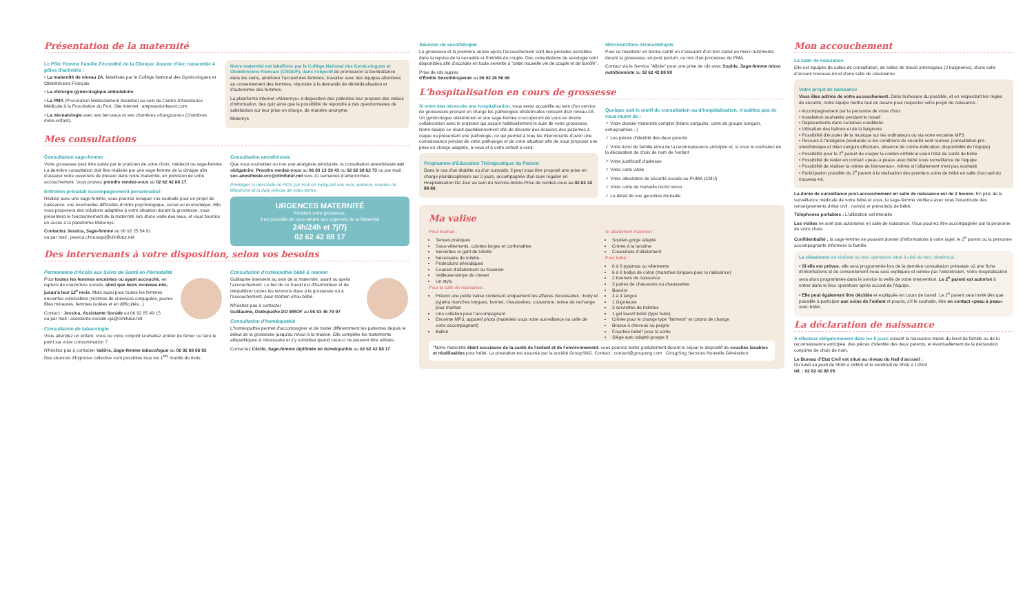Présentation de la maternité
Le Pôle Femme Famille Fécondité de la Clinique Jeanne d'Arc rassemble 4 pôles d'activités :
• La maternité de niveau 2A, labellisée par le Collège National des Gynécologues et Obstétriciens Français
• La chirurgie gynécologique ambulatoire
• La PMA (Procréation Médicalement Assistée) au sein du Centre d'Assistance Médicale à la Procréation du Port. Site internet : ampreunionleport.com
• La néonatologie avec ses berceaux et ses chambres «Kangourou» (chambres mère-enfant).
Notre maternité est labellisée par le Collège National des Gynécologues et Obstétriciens Français (CNGOF), dans l'objectif de promouvoir la bientraitance dans les soins, améliorer l'accueil des femmes, travailler avec des équipes attentives au consentement des femmes, répondre à la demande de démédicalisation et d'autonomie des femmes.
La plateforme internet «Maternys» à disposition des patientes leur propose des vidéos d'information, des quiz ainsi que la possibilité de répondre à des questionnaires de satisfaction sur leur prise en charge, de manière anonyme.
Maternys
Mes consultations
Consultation sage-femme
Votre grossesse peut être suivie par le praticien de votre choix, médecin ou sage-femme. La dernière consultation doit être réalisée par une sage-femme de la clinique afin d'assurer votre ouverture de dossier dans notre maternité, en prévision de votre accouchement. Vous pouvez prendre rendez-vous au 02 62 42 88 17.
Entretien prénatal/ Accompagnement personnalisé
Réalisé avec une sage-femme, vous pourrez évoquer vos souhaits pour un projet de naissance, vos éventuelles difficultés d'ordre psychologique, social ou économique. Elle vous proposera des solutions adaptées à votre situation durant la grossesse, vous présentera le fonctionnement de la maternité lors d'une visite des lieux, et vous fournira un accès à la plateforme Maternys.
Contactez Jessica, Sage-femme au 06 92 25 54 91
ou par mail : jessica.chouraqui@clinifutur.net
Consultation anesthésiste
Que vous souhaitiez ou non une analgésie péridurale, la consultation anesthésiste est obligatoire. Prendre rendez-vous au 06 93 13 39 43 ou 02 62 38 62 73 ou par mail : sec-anesthesie.orc@clinifutur.net vers 31 semaines d'aménorrhée.
Privilégier la demande de RDV par mail en indiquant vos nom, prénom, numéro de téléphone et la date prévue de votre terme.
URGENCES MATERNITÉ
Pendant votre grossesse,
il est possible de vous rendre aux urgences de la Maternité
24h/24h et 7j/7j
02 62 42 88 17
Des intervenants à votre disposition, selon vos besoins
Permanence d'Accès aux Soins de Santé en Périnatalité
Pour toutes les femmes enceintes ou ayant accouché, en rupture de couverture sociale, ainsi que leurs nouveau-nés, jusqu'à leur 12<sup>e</sup> mois. Mais aussi pour toutes les femmes enceintes vulnérables (victimes de violences conjugales, jeunes filles mineures, femmes isolées et en difficultés...)
Contact : Jessica, Assistante Sociale au 06 92 85 49 15
ou par mail : assistante-sociale.cja@clinifutur.net
Consultation de tabacologie
Vous attendez un enfant. Vous ou votre conjoint souhaitez arrêter de fumer ou faire le point sur votre consommation ?
N'hésitez pas à contacter Valérie, Sage-femme tabacologue au 06 92 68 66 83
Des séances d'hypnose collective sont possibles tous les 1<sup>ers</sup> mardis du mois.
Consultation d'ostéopathie bébé & maman
Guillaume intervient au sein de la maternité, avant ou après l'accouchement. Le but de ce travail est d'harmoniser et de rééquilibrer toutes les tensions dues à la grossesse ou à l'accouchement, pour maman et/ou bébé.
N'hésitez pas à contacter
Guillaume, Ostéopathe DO MROF au 06 93 46 79 97
Consultation d'homéopathie
L'homéopathie permet d'accompagner et de traiter différemment les patientes depuis le début de la grossesse jusqu'au retour à la maison. Elle complète les traitements allopathiques si nécessaire et s'y substitue quand ceux-ci ne peuvent être utilisés.
Contactez Cécile, Sage-femme diplômée en homéopathie au 02 62 42 88 17
Séances de sexothérapie
La grossesse et la première année après l'accouchement sont des périodes sensibles dans la reprise de la sexualité et l'intimité du couple. Des consultations de sexologie sont disponibles afin d'accéder en toute sérénité à "cette nouvelle vie de couple et de famille".
Prise de rdv auprès
d'Émilie Sexothérapeute au 06 92 26 56 66
Micronutrition-Aromathérapie
Pour se maintenir en bonne santé en s'assurant d'un bon statut en micro nutriments durant la grossesse, en post partum, ou lors d'un processus de PMA.
Contact via le Service "Alizée" pour une prise de rdv avec Sophie, Sage-femme micro nutritionniste au 02 62 42 88 80
L'hospitalisation en cours de grossesse
Si votre état nécessite une hospitalisation, vous serez accueillie au sein d'un service de grossesses prenant en charge les pathologies obstétricales relevant d'un niveau 2A.
Un gynécologue obstétricien et une sage-femme s'occuperont de vous en étroite collaboration avec le praticien qui assure habituellement le suivi de votre grossesse. Notre équipe se réunit quotidiennement afin de discuter des dossiers des patientes à risque ou présentant une pathologie, ce qui permet à tous les intervenants d'avoir une connaissance précise de votre pathologie et de votre situation afin de vous proposer une prise en charge adaptée, à vous et à votre enfant à venir.
Programme d'Education Thérapeutique du Patient
Dans le cas d'un diabète ou d'un surpoids, il peut vous être proposé une prise en charge pluridisciplinaire sur 2 jours, accompagnée d'un suivi régulier en Hospitalisation De Jour au sein du Service Alizée.Prise de rendez-vous au 02 62 42 88 80.
Quelque soit le motif de consultation ou d'hospitalisation, n'oubliez pas de vous munir de :
✓ Votre dossier maternité complet (bilans sanguins, carte de groupe sanguin, échographies...)
✓ Les pièces d'identité des deux parents
✓ Votre livret de famille et/ou de la reconnaissance anticipée et, si vous le souhaitez de la déclaration de choix de nom de l'enfant
✓ Votre justificatif d'adresse
✓ Votre carte vitale
✓ Votre attestation de sécurité sociale ou PUMA (CMU)
✓ Votre carte de mutuelle recto/ verso
✓ Le détail de vos garanties mutuelle
Ma valise
Pour maman :
Tenues pratiques
Sous-vêtements, culottes larges et confortables
Serviettes et gant de toilette
Nécessaire de toilette
Protections périodiques
Coussin d'allaitement ou traversin
Veilleuse-lampe de chevet
Un stylo
Pour la salle de naissance :
Prévoir une petite valise contenant uniquement les affaires nécessaires : body et pyjama manches longues, bonnet, chaussettes, couverture, tenue de rechange pour maman
Une collation pour l'accompagnant
Enceinte MP3, appareil photo (matériels sous votre surveillance ou celle de votre accompagnant)
Ballon
Si allaitement maternel :
Soutien-gorge adapté
Crème à la lanoline
Coussinets d'allaitement
Pour bébé :
6 à 8 pyjamas ou vêtements
6 à 8 bodys de coton (manches longues pour la naissance)
2 bonnets de naissance
3 paires de chaussons ou chaussettes
Bavoirs
3 à 4 langes
1 Gigoteuse
3 serviettes de toilettes
1 gel lavant bébé (type huile)
Crème pour le change type "liniment" et cotons de change
Brosse à cheveux ou peigne
Couches bébé* pour la sortie
Siège auto adapté groupe 0
*Notre maternité étant soucieuse de la santé de l'enfant et de l'environnement, vous pourrez tester gratuitement durant le séjour le dispositif de couches lavables et réutilisables pour bébé. La prestation est assurée par la société GroupSNG. Contact : contact@groupsng.com GroupSng Services Nouvelle Génération
Mon accouchement
La salle de naissance
Elle est équipée de salles de consultation, de salles de travail aménagées (2 baignoires), d'une salle d'accueil nouveau-né et d'une salle de césarienne.
Votre projet de naissance
Vous êtes actrice de votre accouchement. Dans la mesure du possible, et en respectant les règles de sécurité, notre équipe mettra tout en œuvre pour respecter votre projet de naissance :
• Accompagnement par la personne de votre choix
• Installation souhaitée pendant le travail
• Déplacements dans certaines conditions
• Utilisation des ballons et de la baignoire
• Possibilité d'écouter de la musique sur les ordinateurs ou via votre enceinte MP3
• Recours à l'analgésie péridurale si les conditions de sécurité sont réunies (consultation pré-anesthésique et bilan sanguin effectués, absence de contre-indication, disponibilité de l'équipe)
• Possibilité pour le 2<sup>e</sup> parent de couper le cordon ombilical selon l'état de santé de bébé
• Possibilité de rester en contact «peau à peau» avec bébé sous surveillance de l'équipe
• Possibilité de réaliser la «tétée de bienvenue», même si l'allaitement n'est pas souhaité
• Participation possible du 2<sup>e</sup> parent à la réalisation des premiers soins de bébé en salle d'accueil du nouveau-né.
La durée de surveillance post-accouchement en salle de naissance est de 2 heures. En plus de la surveillance médicale de votre bébé et vous, la sage-femme vérifiera avec vous l'exactitude des renseignements d'état civil : nom(s) et prénom(s) de bébé.
Téléphones portables : L'utilisation est interdite
Les visites ne sont pas autorisées en salle de naissance. Vous pourrez être accompagnée par la personne de votre choix.
Confidentialité : la sage-femme ne pouvant donner d'informations à votre sujet, le 2<sup>e</sup> parent ou la personne accompagnante informera la famille.
La césarienne est réalisée au bloc opératoire situé à côté du bloc obstétrical.
• Si elle est prévue, elle sera programmée lors de la dernière consultation prénatale où une fiche d'informations et de consentement vous sera expliquée et remise par l'obstétricien. Votre hospitalisation sera alors programmée dans le service la veille de votre intervention. Le 2<sup>e</sup> parent est autorisé à entrer dans le bloc opératoire après accord de l'équipe.
• Elle peut également être décidée et expliquée en cours de travail. Le 2<sup>e</sup> parent sera invité dès que possible à participer aux soins de l'enfant et pourra, s'il le souhaite, être en contact «peau à peau» avec bébé.
La déclaration de naissance
A effectuer obligatoirement dans les 5 jours suivant la naissance munis du livret de famille ou de la reconnaissance anticipée, des pièces d'identité des deux parents, et éventuellement de la déclaration conjointe de choix de nom.
Le Bureau d'Etat Civil est situé au niveau du Hall d'accueil :
Du lundi au jeudi de 8h00 à 16h00 et le vendredi de 8h00 à 12h00
tél. : 02 62 42 88 05